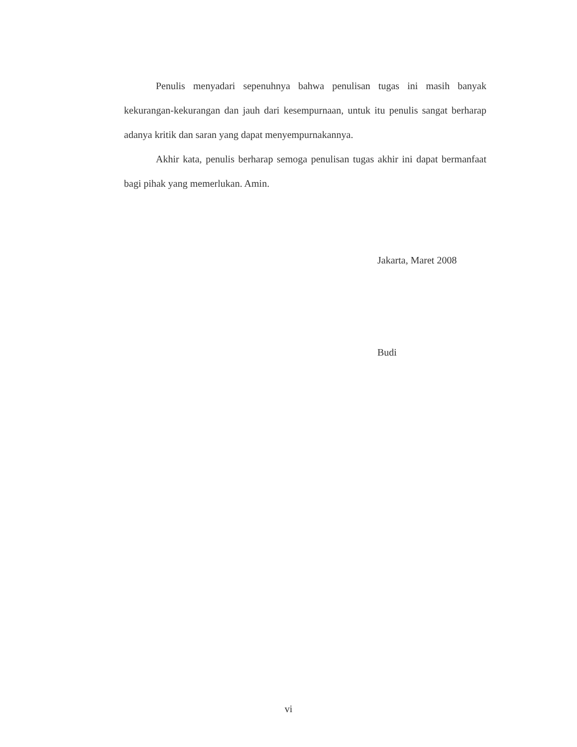Penulis menyadari sepenuhnya bahwa penulisan tugas ini masih banyak kekurangan-kekurangan dan jauh dari kesempurnaan, untuk itu penulis sangat berharap adanya kritik dan saran yang dapat menyempurnakannya.
Akhir kata, penulis berharap semoga penulisan tugas akhir ini dapat bermanfaat bagi pihak yang memerlukan. Amin.
Jakarta, Maret 2008
Budi
vi